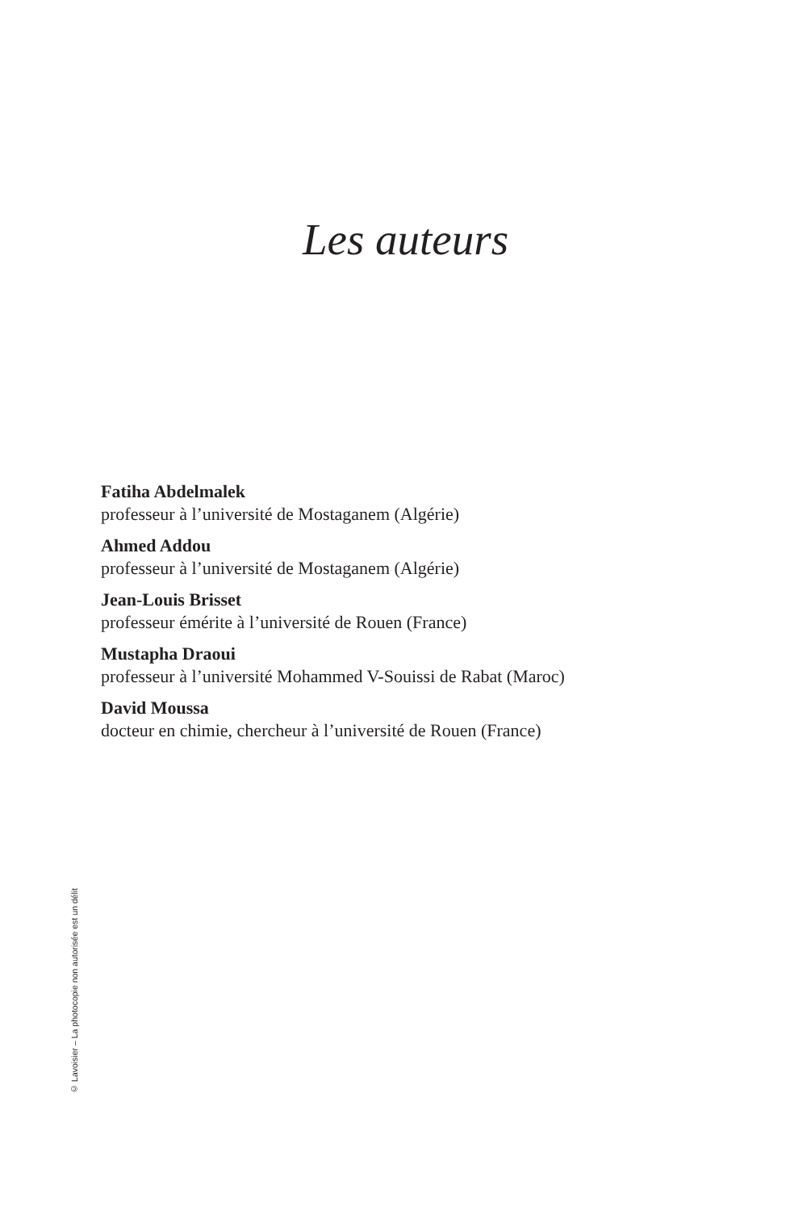Les auteurs
Fatiha Abdelmalek
professeur à l’université de Mostaganem (Algérie)
Ahmed Addou
professeur à l’université de Mostaganem (Algérie)
Jean-Louis Brisset
professeur émérite à l’université de Rouen (France)
Mustapha Draoui
professeur à l’université Mohammed V-Souissi de Rabat (Maroc)
David Moussa
docteur en chimie, chercheur à l’université de Rouen (France)
© Lavoisier – La photocopie non autorisée est un délit